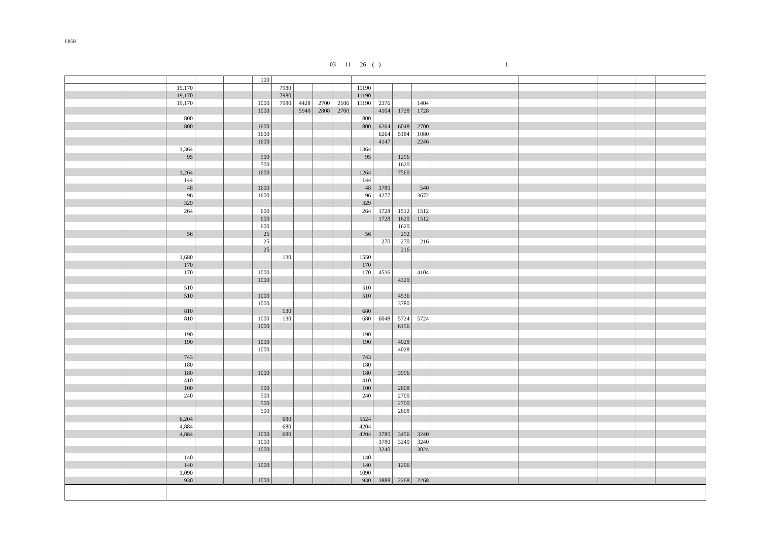FB5B
03 11 26 ( ) 1
| | | | | | 100 | | | | | | | | | | | | | |
| --- | --- | --- | --- | --- | --- | --- | --- | --- | --- | --- | --- | --- | --- | --- | --- | --- | --- | --- |
| | | 19,170 | | | | 7980 | | | | 11190 | | | | | | | | |
| | | 19,170 | | | | 7980 | | | | 11190 | | | | | | | | |
| | | 19,170 | | | 1000 | 7980 | 4428 | 2700 | 2106 | 11190 | 2376 | | 1404 | | | | | |
| | | | | | 1000 | | 5940 | 2808 | 2700 | | 4104 | 1728 | 1728 | | | | | |
| | | 800 | | | | | | | | 800 | | | | | | | | |
| | | 800 | | | 1600 | | | | | 800 | 6264 | 6048 | 2700 | | | | | |
| | | | | | 1600 | | | | | | 6264 | 5184 | 1080 | | | | | |
| | | | | | 1600 | | | | | | 4147 | | 2246 | | | | | |
| | | 1,364 | | | | | | | | 1364 | | | | | | | | |
| | | 95 | | | 500 | | | | | 95 | | 1296 | | | | | | |
| | | | | | 500 | | | | | | | 1620 | | | | | | |
| | | 1,264 | | | 1600 | | | | | 1264 | | 7560 | | | | | | |
| | | 144 | | | | | | | | 144 | | | | | | | | |
| | | 48 | | | 1600 | | | | | 48 | 3780 | | 540 | | | | | |
| | | 96 | | | 1600 | | | | | 96 | 4277 | | 3672 | | | | | |
| | | 329 | | | | | | | | 329 | | | | | | | | |
| | | 264 | | | 600 | | | | | 264 | 1728 | 1512 | 1512 | | | | | |
| | | | | | 600 | | | | | | 1728 | 1620 | 1512 | | | | | |
| | | | | | 600 | | | | | | | 1620 | | | | | | |
| | | 56 | | | 25 | | | | | 56 | | 292 | | | | | | |
| | | | | | 25 | | | | | | 270 | 270 | 216 | | | | | |
| | | | | | 25 | | | | | | | 216 | | | | | | |
| | | 1,680 | | | | 130 | | | | 1550 | | | | | | | | |
| | | 170 | | | | | | | | 170 | | | | | | | | |
| | | 170 | | | 1000 | | | | | 170 | 4536 | | 4104 | | | | | |
| | | | | | 1000 | | | | | | | 4320 | | | | | | |
| | | 510 | | | | | | | | 510 | | | | | | | | |
| | | 510 | | | 1000 | | | | | 510 | | 4536 | | | | | | |
| | | | | | 1000 | | | | | | | 3780 | | | | | | |
| | | 810 | | | | 130 | | | | 680 | | | | | | | | |
| | | 810 | | | 1000 | 130 | | | | 680 | 6048 | 5724 | 5724 | | | | | |
| | | | | | 1000 | | | | | | | 6156 | | | | | | |
| | | 190 | | | | | | | | 190 | | | | | | | | |
| | | 190 | | | 1000 | | | | | 190 | | 4028 | | | | | | |
| | | | | | 1000 | | | | | | | 4028 | | | | | | |
| | | 743 | | | | | | | | 743 | | | | | | | | |
| | | 180 | | | | | | | | 180 | | | | | | | | |
| | | 180 | | | 1000 | | | | | 180 | | 3996 | | | | | | |
| | | 410 | | | | | | | | 410 | | | | | | | | |
| | | 100 | | | 500 | | | | | 100 | | 2808 | | | | | | |
| | | 240 | | | 500 | | | | | 240 | | 2700 | | | | | | |
| | | | | | 500 | | | | | | | 2700 | | | | | | |
| | | | | | 500 | | | | | | | 2808 | | | | | | |
| | | 6,204 | | | | 680 | | | | 5524 | | | | | | | | |
| | | 4,884 | | | | 680 | | | | 4204 | | | | | | | | |
| | | 4,884 | | | 1000 | 680 | | | | 4204 | 3780 | 3456 | 3240 | | | | | |
| | | | | | 1000 | | | | | | 3780 | 3240 | 3240 | | | | | |
| | | | | | 1000 | | | | | | 3240 | | 3024 | | | | | |
| | | 140 | | | | | | | | 140 | | | | | | | | |
| | | 140 | | | 1000 | | | | | 140 | | 1296 | | | | | | |
| | | 1,090 | | | | | | | | 1090 | | | | | | | | |
| | | 930 | | | 1000 | | | | | 930 | 3888 | 2268 | 2268 | | | | | |